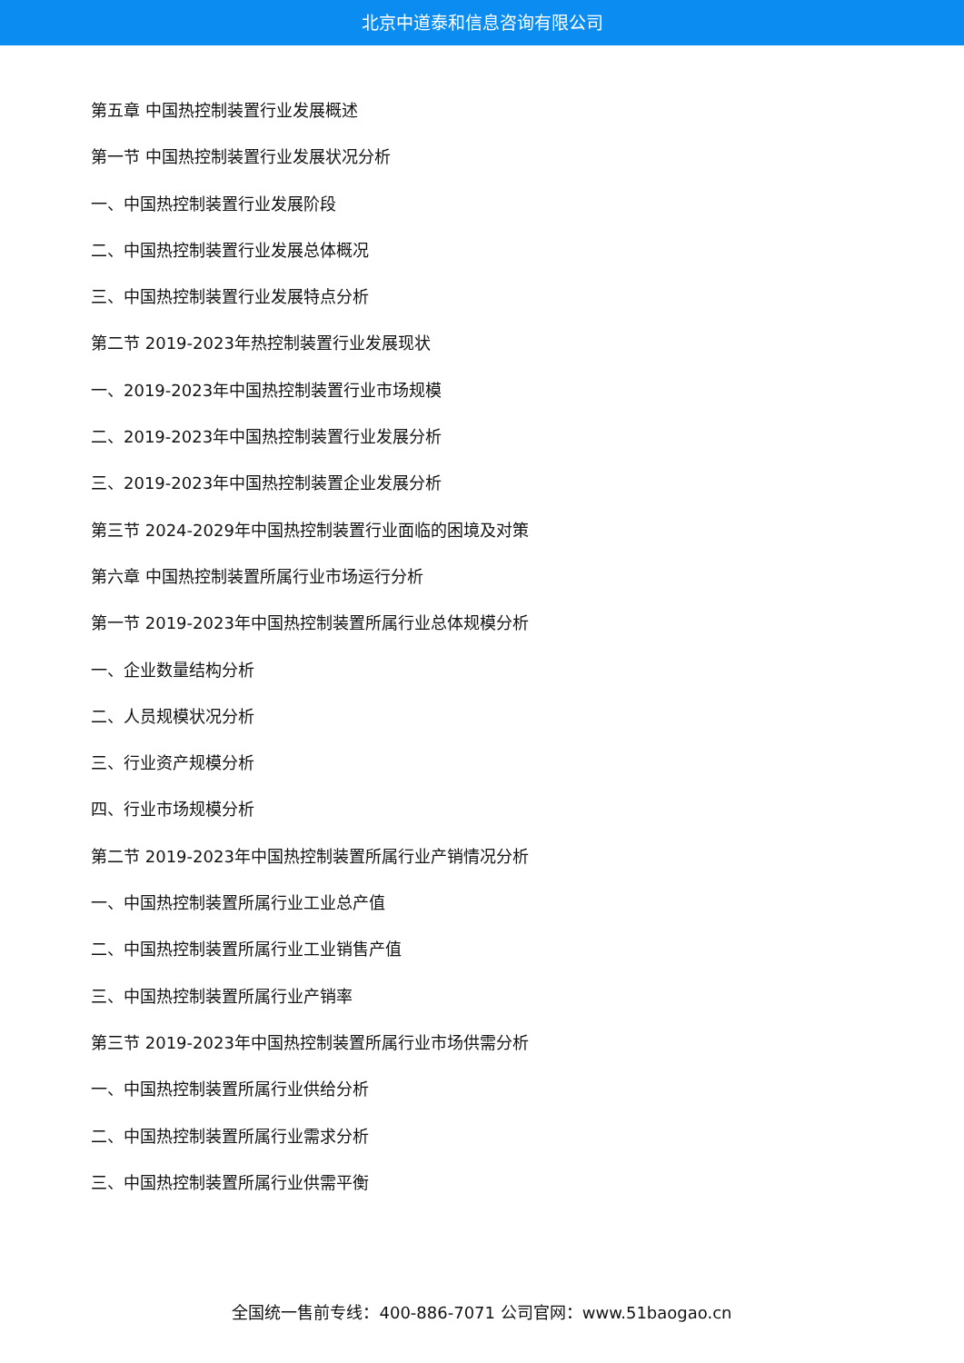北京中道泰和信息咨询有限公司
第五章 中国热控制装置行业发展概述
第一节 中国热控制装置行业发展状况分析
一、中国热控制装置行业发展阶段
二、中国热控制装置行业发展总体概况
三、中国热控制装置行业发展特点分析
第二节 2019-2023年热控制装置行业发展现状
一、2019-2023年中国热控制装置行业市场规模
二、2019-2023年中国热控制装置行业发展分析
三、2019-2023年中国热控制装置企业发展分析
第三节 2024-2029年中国热控制装置行业面临的困境及对策
第六章 中国热控制装置所属行业市场运行分析
第一节 2019-2023年中国热控制装置所属行业总体规模分析
一、企业数量结构分析
二、人员规模状况分析
三、行业资产规模分析
四、行业市场规模分析
第二节 2019-2023年中国热控制装置所属行业产销情况分析
一、中国热控制装置所属行业工业总产值
二、中国热控制装置所属行业工业销售产值
三、中国热控制装置所属行业产销率
第三节 2019-2023年中国热控制装置所属行业市场供需分析
一、中国热控制装置所属行业供给分析
二、中国热控制装置所属行业需求分析
三、中国热控制装置所属行业供需平衡
全国统一售前专线：400-886-7071 公司官网：www.51baogao.cn